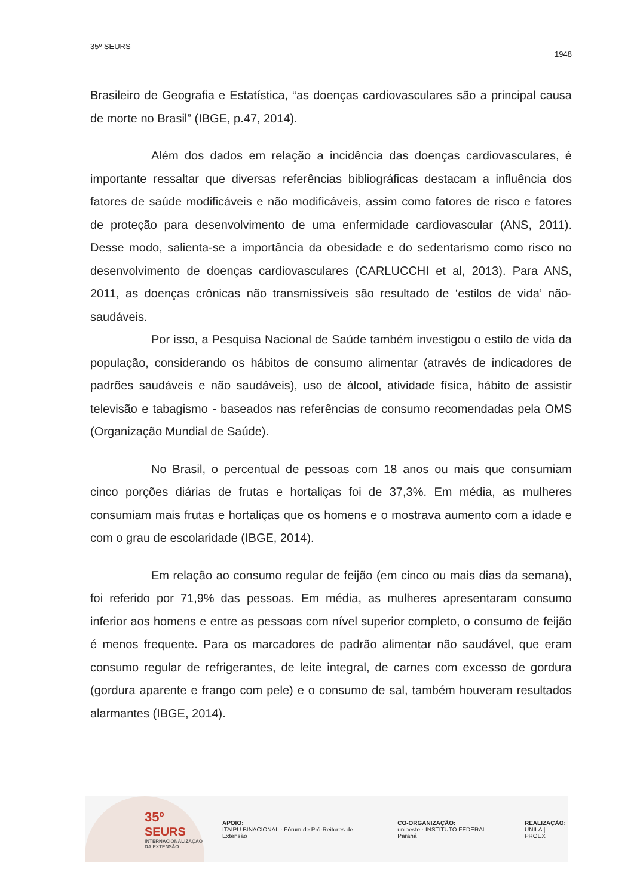35º SEURS
1948
Brasileiro de Geografia e Estatística, “as doenças cardiovasculares são a principal causa de morte no Brasil” (IBGE, p.47, 2014).
Além dos dados em relação a incidência das doenças cardiovasculares, é importante ressaltar que diversas referências bibliográficas destacam a influência dos fatores de saúde modificáveis e não modificáveis, assim como fatores de risco e fatores de proteção para desenvolvimento de uma enfermidade cardiovascular (ANS, 2011). Desse modo, salienta-se a importância da obesidade e do sedentarismo como risco no desenvolvimento de doenças cardiovasculares (CARLUCCHI et al, 2013). Para ANS, 2011, as doenças crônicas não transmissíveis são resultado de ‘estilos de vida’ não-saudáveis.
Por isso, a Pesquisa Nacional de Saúde também investigou o estilo de vida da população, considerando os hábitos de consumo alimentar (através de indicadores de padrões saudáveis e não saudáveis), uso de álcool, atividade física, hábito de assistir televisão e tabagismo - baseados nas referências de consumo recomendadas pela OMS (Organização Mundial de Saúde).
No Brasil, o percentual de pessoas com 18 anos ou mais que consumiam cinco porções diárias de frutas e hortaliças foi de 37,3%. Em média, as mulheres consumiam mais frutas e hortaliças que os homens e o mostrava aumento com a idade e com o grau de escolaridade (IBGE, 2014).
Em relação ao consumo regular de feijão (em cinco ou mais dias da semana), foi referido por 71,9% das pessoas. Em média, as mulheres apresentaram consumo inferior aos homens e entre as pessoas com nível superior completo, o consumo de feijão é menos frequente. Para os marcadores de padrão alimentar não saudável, que eram consumo regular de refrigerantes, de leite integral, de carnes com excesso de gordura (gordura aparente e frango com pele) e o consumo de sal, também houveram resultados alarmantes (IBGE, 2014).
35º
SEURS
INTERNACIONALIZAÇÃO DA EXTENSÃO
APOIO:
ITAIPU BINACIONAL · Fórum de Pró-Reitores de Extensão
CO-ORGANIZAÇÃO:
unioeste · INSTITUTO FEDERAL Paraná
REALIZAÇÃO:
UNILA | PROEX